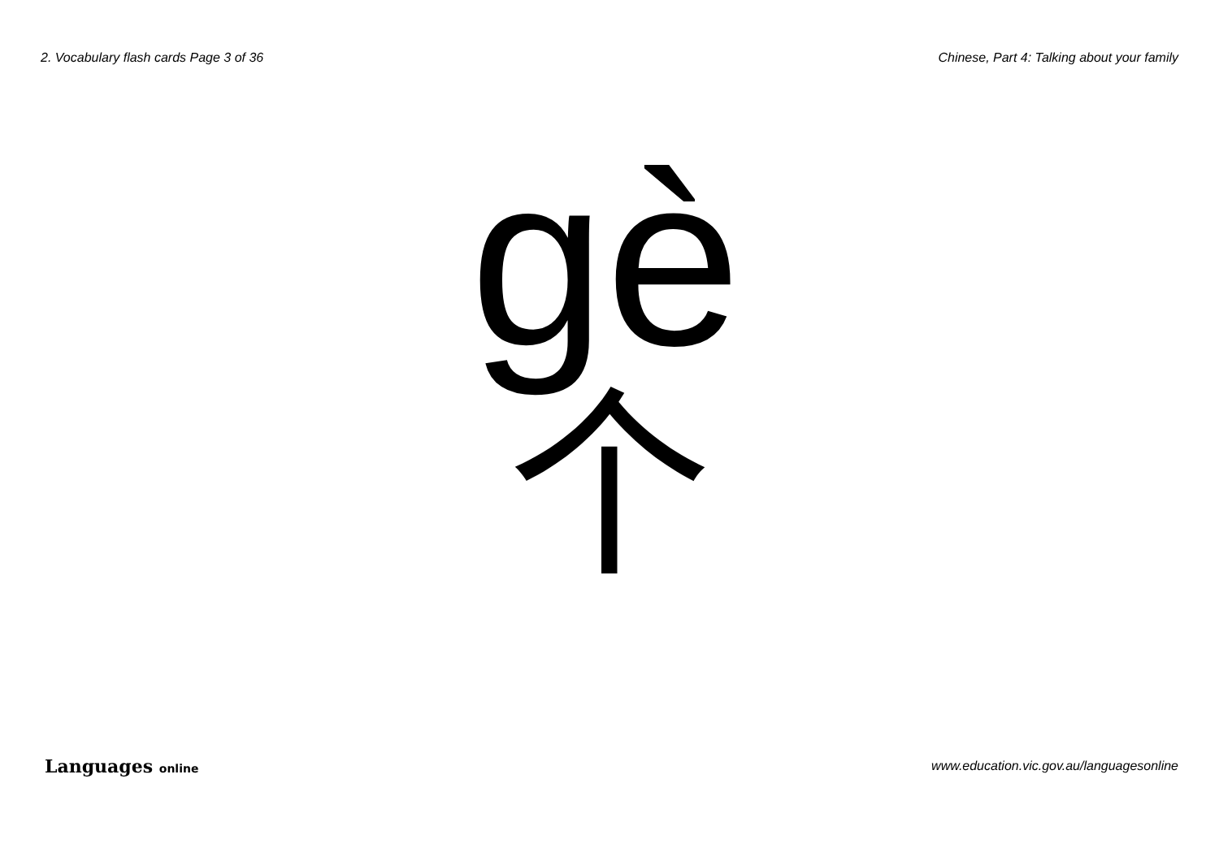2. Vocabulary flash cards Page 3 of 36 Chinese, Part 4: Talking about your family
gè
个
Languages online www.education.vic.gov.au/languagesonline